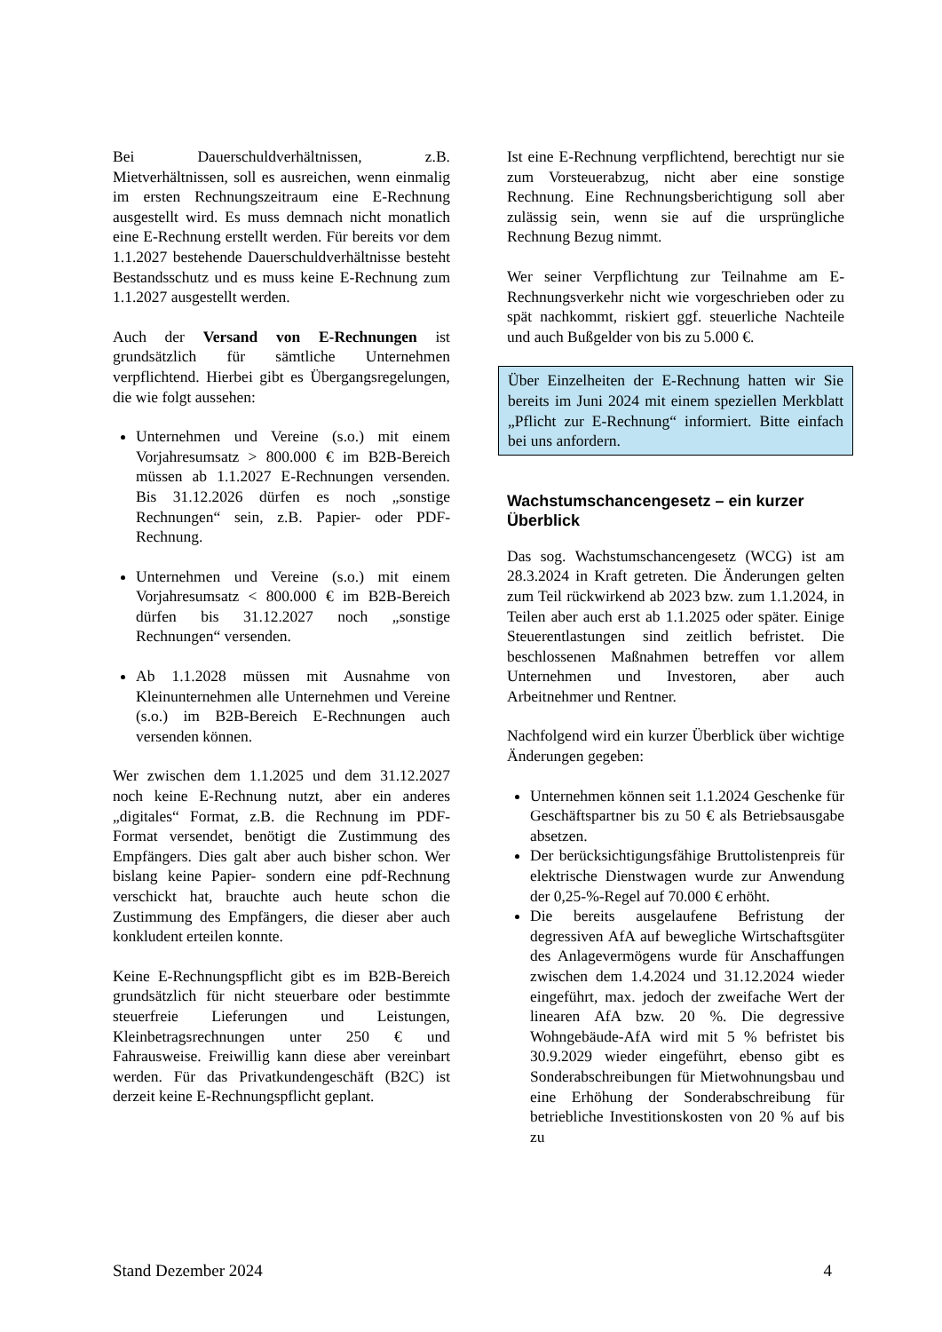Bei Dauerschuldverhältnissen, z.B. Mietverhältnissen, soll es ausreichen, wenn einmalig im ersten Rechnungszeitraum eine E-Rechnung ausgestellt wird. Es muss demnach nicht monatlich eine E-Rechnung erstellt werden. Für bereits vor dem 1.1.2027 bestehende Dauerschuldverhältnisse besteht Bestandsschutz und es muss keine E-Rechnung zum 1.1.2027 ausgestellt werden.
Auch der Versand von E-Rechnungen ist grundsätzlich für sämtliche Unternehmen verpflichtend. Hierbei gibt es Übergangsregelungen, die wie folgt aussehen:
Unternehmen und Vereine (s.o.) mit einem Vorjahresumsatz > 800.000 € im B2B-Bereich müssen ab 1.1.2027 E-Rechnungen versenden. Bis 31.12.2026 dürfen es noch „sonstige Rechnungen“ sein, z.B. Papier- oder PDF-Rechnung.
Unternehmen und Vereine (s.o.) mit einem Vorjahresumsatz < 800.000 € im B2B-Bereich dürfen bis 31.12.2027 noch „sonstige Rechnungen“ versenden.
Ab 1.1.2028 müssen mit Ausnahme von Kleinunternehmen alle Unternehmen und Vereine (s.o.) im B2B-Bereich E-Rechnungen auch versenden können.
Wer zwischen dem 1.1.2025 und dem 31.12.2027 noch keine E-Rechnung nutzt, aber ein anderes „digitales“ Format, z.B. die Rechnung im PDF-Format versendet, benötigt die Zustimmung des Empfängers. Dies galt aber auch bisher schon. Wer bislang keine Papier- sondern eine pdf-Rechnung verschickt hat, brauchte auch heute schon die Zustimmung des Empfängers, die dieser aber auch konkludent erteilen konnte.
Keine E-Rechnungspflicht gibt es im B2B-Bereich grundsätzlich für nicht steuerbare oder bestimmte steuerfreie Lieferungen und Leistungen, Kleinbetragsrechnungen unter 250 € und Fahrausweise. Freiwillig kann diese aber vereinbart werden. Für das Privatkundengeschäft (B2C) ist derzeit keine E-Rechnungspflicht geplant.
Ist eine E-Rechnung verpflichtend, berechtigt nur sie zum Vorsteuerabzug, nicht aber eine sonstige Rechnung. Eine Rechnungsberichtigung soll aber zulässig sein, wenn sie auf die ursprüngliche Rechnung Bezug nimmt.
Wer seiner Verpflichtung zur Teilnahme am E-Rechnungsverkehr nicht wie vorgeschrieben oder zu spät nachkommt, riskiert ggf. steuerliche Nachteile und auch Bußgelder von bis zu 5.000 €.
Über Einzelheiten der E-Rechnung hatten wir Sie bereits im Juni 2024 mit einem speziellen Merkblatt „Pflicht zur E-Rechnung“ informiert. Bitte einfach bei uns anfordern.
Wachstumschancengesetz – ein kurzer Überblick
Das sog. Wachstumschancengesetz (WCG) ist am 28.3.2024 in Kraft getreten. Die Änderungen gelten zum Teil rückwirkend ab 2023 bzw. zum 1.1.2024, in Teilen aber auch erst ab 1.1.2025 oder später. Einige Steuerentlastungen sind zeitlich befristet. Die beschlossenen Maßnahmen betreffen vor allem Unternehmen und Investoren, aber auch Arbeitnehmer und Rentner.
Nachfolgend wird ein kurzer Überblick über wichtige Änderungen gegeben:
Unternehmen können seit 1.1.2024 Geschenke für Geschäftspartner bis zu 50 € als Betriebsausgabe absetzen.
Der berücksichtigungsfähige Bruttolistenpreis für elektrische Dienstwagen wurde zur Anwendung der 0,25-%-Regel auf 70.000 € erhöht.
Die bereits ausgelaufene Befristung der degressiven AfA auf bewegliche Wirtschaftsgüter des Anlagevermögens wurde für Anschaffungen zwischen dem 1.4.2024 und 31.12.2024 wieder eingeführt, max. jedoch der zweifache Wert der linearen AfA bzw. 20 %. Die degressive Wohngebäude-AfA wird mit 5 % befristet bis 30.9.2029 wieder eingeführt, ebenso gibt es Sonderabschreibungen für Mietwohnungsbau und eine Erhöhung der Sonderabschreibung für betriebliche Investitionskosten von 20 % auf bis zu
Stand Dezember 2024 4